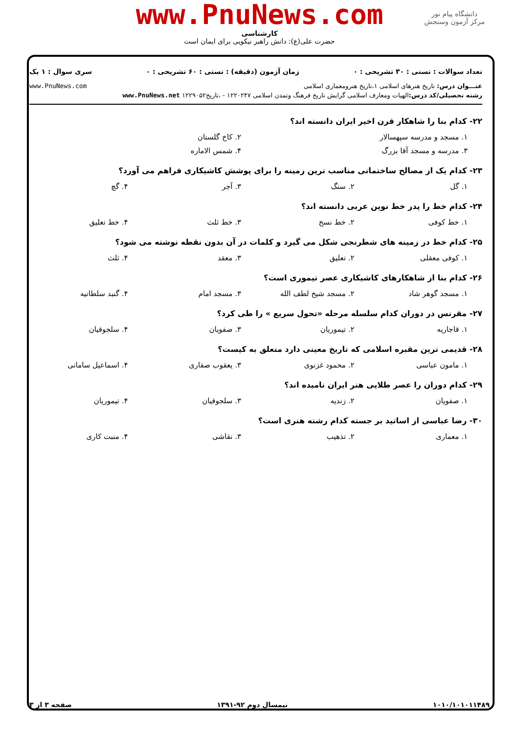دانشگاه پیام نور
مرکز آزمون وسنجش
www.PnuNews.com
کارشناسی
حضرت علی(ع): دانش راهبر نیکویی برای ایمان است
تعداد سوالات : تستی : ۳۰ تشریحی : ۰ زمان آزمون (دقیقه) : تستی : ۶۰ تشریحی : ۰ سری سوال : ۱ یک
عنـــوان درس: تاریخ هنرهای اسلامی ۱،تاریخ هنرومعماری اسلامی www.PnuNews.com
رشته تحصیلی/کد درس: الهیات ومعارف اسلامی گرایش تاریخ فرهنگ وتمدن اسلامی ۱۲۲۰۲۴۷ - ،تاریخ۱۲۲۹۰۵۲ www.PnuNews.net
۲۲- کدام بنا را شاهکار قرن اخیر ایران دانسته اند؟
۱. مسجد و مدرسه سپهسالار ۲. کاخ گلستان
۳. مدرسه و مسجد آقا بزرگ ۴. شمس الاماره
۲۳- کدام یک از مصالح ساختمانی مناسب ترین زمینه را برای پوشش کاشیکاری فراهم می آورد؟
۱. گل ۲. سنگ ۳. آجر ۴. گچ
۲۴- کدام خط را پدر خط نوین عربی دانسته اند؟
۱. خط کوفی ۲. خط نسخ ۳. خط ثلث ۴. خط تعلیق
۲۵- کدام خط در زمینه های شطرنجی شکل می گیرد و کلمات در آن بدون نقطه نوشته می شود؟
۱. کوفی معقلی ۲. تعلیق ۳. معقد ۴. ثلث
۲۶- کدام بنا از شاهکارهای کاشیکاری عصر تیموری است؟
۱. مسجد گوهر شاد ۲. مسجد شیخ لطف الله ۳. مسجد امام ۴. گنبد سلطانیه
۲۷- مقرنس در دوران کدام سلسله مرحله «تحول سریع » را طی کرد؟
۱. قاجاریه ۲. تیموریان ۳. صفویان ۴. سلجوقیان
۲۸- قدیمی ترین مقبره اسلامی که تاریخ معینی دارد متعلق به کیست؟
۱. مامون عباسی ۲. محمود غزنوی ۳. یعقوب صفاری ۴. اسماعیل سامانی
۲۹- کدام دوران را عصر طلایی هنر ایران نامیده اند؟
۱. صفویان ۲. زندیه ۳. سلجوقیان ۴. تیموریان
۳۰- رضا عباسی از اساتید بر جسته کدام رشته هنری است؟
۱. معماری ۲. تذهیب ۳. نقاشی ۴. منبت کاری
۱۰۱۰/۱۰۱۰۱۱۴۸۹ نیمسال دوم ۹۲-۱۳۹۱ صفحه ۳ از ۳